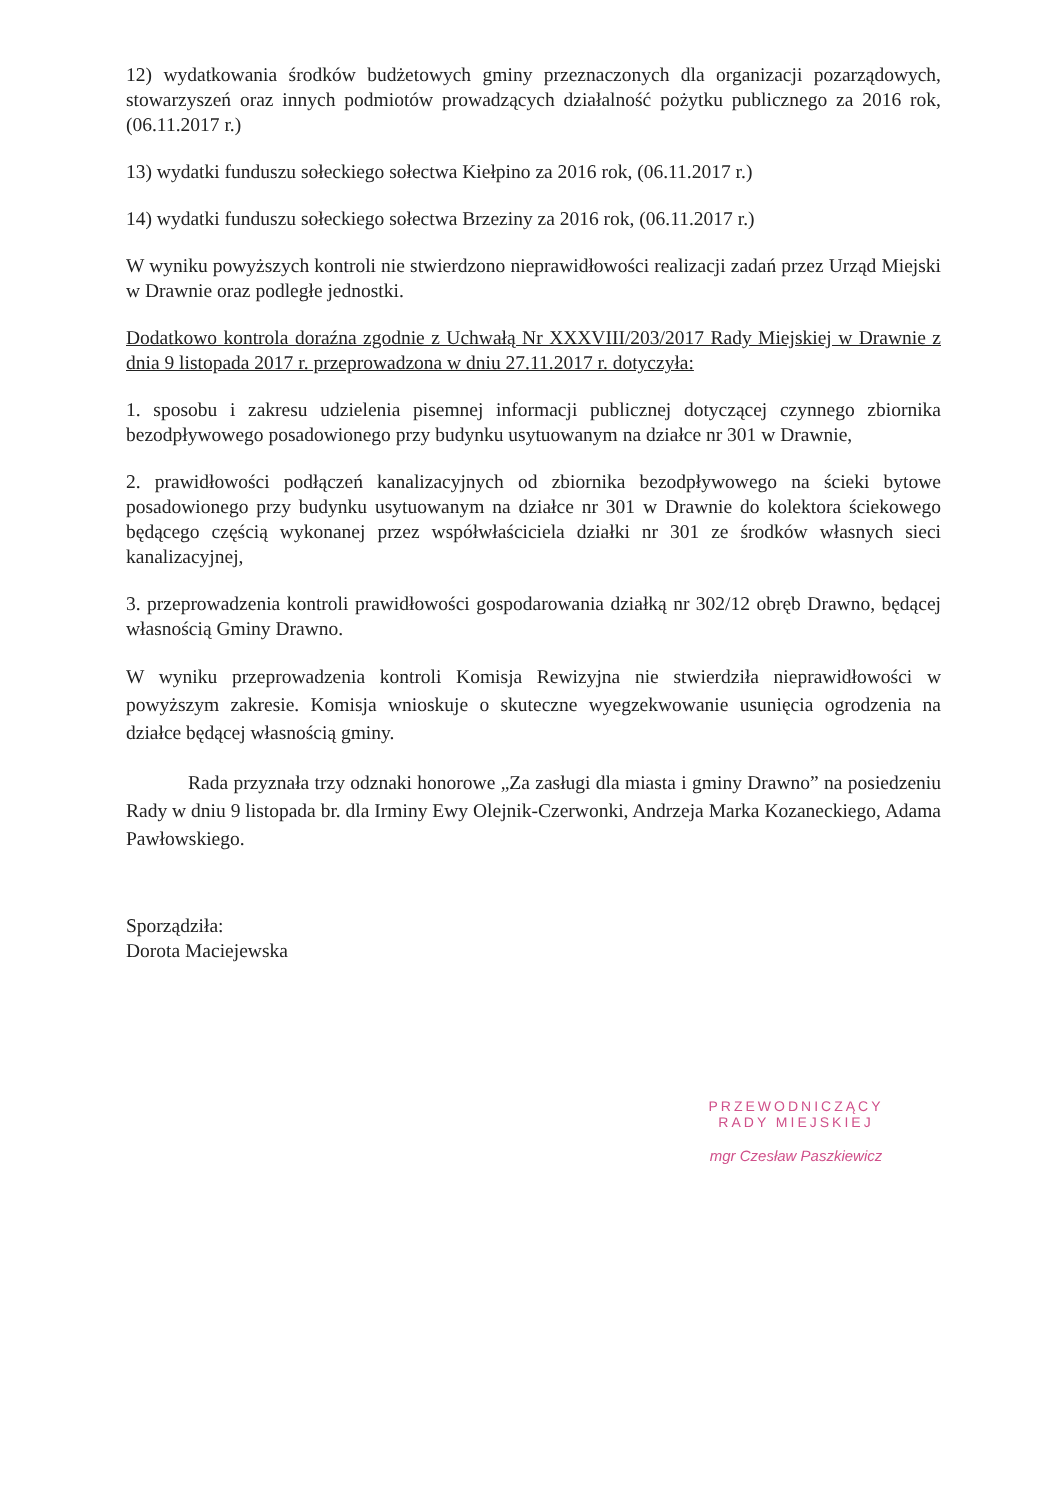12) wydatkowania środków budżetowych gminy przeznaczonych dla organizacji pozarządowych, stowarzyszeń oraz innych podmiotów prowadzących działalność pożytku publicznego za 2016 rok,(06.11.2017 r.)
13) wydatki funduszu sołeckiego sołectwa Kiełpino za 2016 rok, (06.11.2017 r.)
14) wydatki funduszu sołeckiego sołectwa Brzeziny za 2016 rok, (06.11.2017 r.)
W wyniku powyższych kontroli nie stwierdzono nieprawidłowości realizacji zadań przez Urząd Miejski w Drawnie oraz podległe jednostki.
Dodatkowo kontrola doraźna zgodnie z Uchwałą Nr XXXVIII/203/2017 Rady Miejskiej w Drawnie z dnia 9 listopada 2017 r. przeprowadzona w dniu 27.11.2017 r. dotyczyła:
1. sposobu i zakresu udzielenia pisemnej informacji publicznej dotyczącej czynnego zbiornika bezodpływowego posadowionego przy budynku usytuowanym na działce nr 301 w Drawnie,
2. prawidłowości podłączeń kanalizacyjnych od zbiornika bezodpływowego na ścieki bytowe posadowionego przy budynku usytuowanym na działce nr 301 w Drawnie do kolektora ściekowego będącego częścią wykonanej przez współwłaściciela działki nr 301 ze środków własnych sieci kanalizacyjnej,
3. przeprowadzenia kontroli prawidłowości gospodarowania działką nr 302/12 obręb Drawno, będącej własnością Gminy Drawno.
W wyniku przeprowadzenia kontroli Komisja Rewizyjna nie stwierdziła nieprawidłowości w powyższym zakresie. Komisja wnioskuje o skuteczne wyegzekwowanie usunięcia ogrodzenia na działce będącej własnością gminy.
Rada przyznała trzy odznaki honorowe „Za zasługi dla miasta i gminy Drawno” na posiedzeniu Rady w dniu 9 listopada br. dla Irminy Ewy Olejnik-Czerwonki, Andrzeja Marka Kozaneckiego, Adama Pawłowskiego.
Sporządziła:
Dorota Maciejewska
PRZEWODNICZĄCY
RADY MIEJSKIEJ
mgr Czesław Paszkiewicz